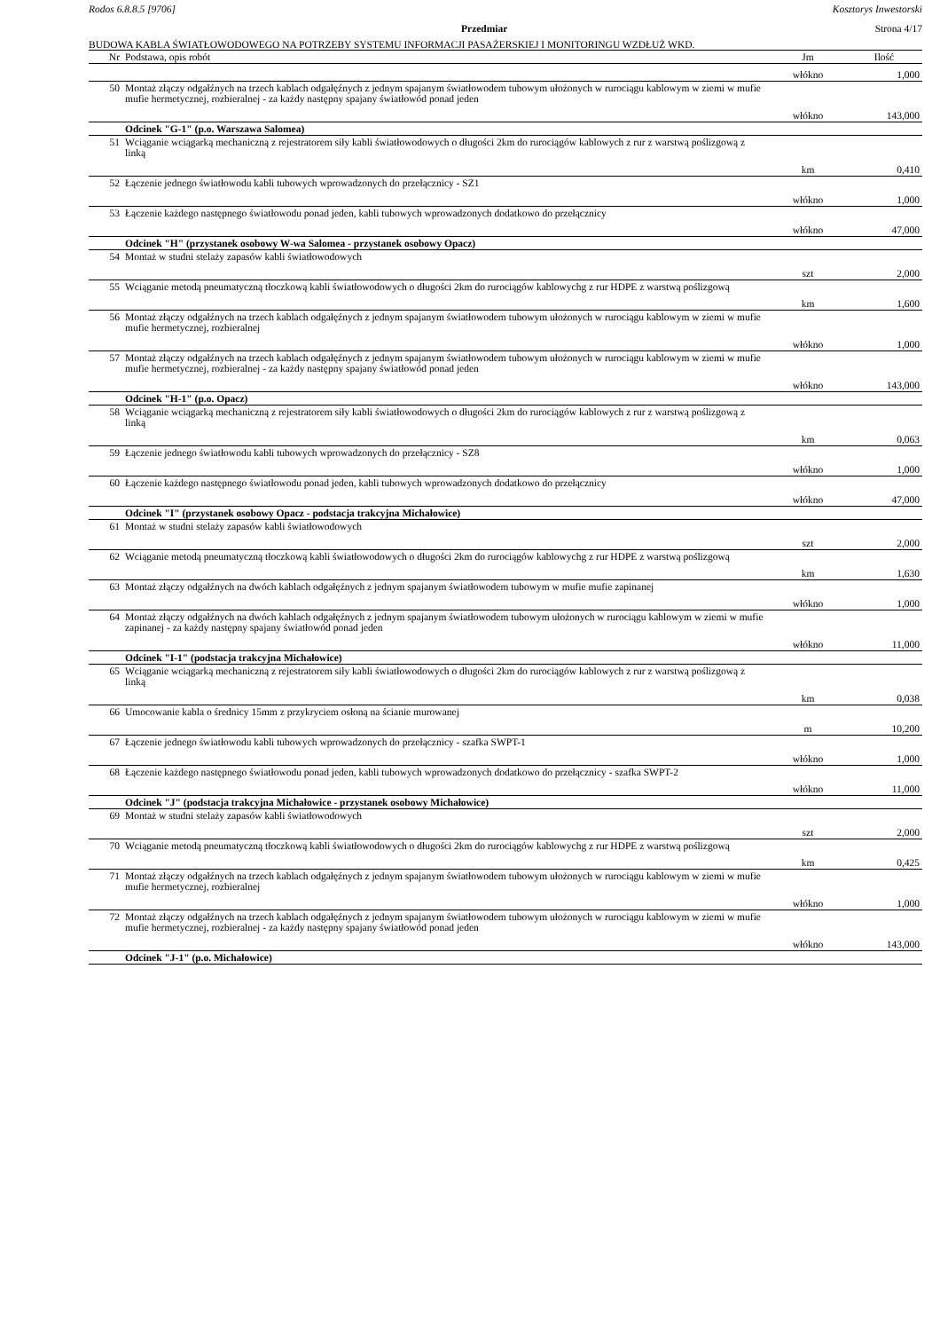Rodos 6.8.8.5 [9706] Kosztorys Inwestorski
Przedmiar Strona 4/17
BUDOWA KABLA ŚWIATŁOWODOWEGO NA POTRZEBY SYSTEMU INFORMACJI PASAŻERSKIEJ I MONITORINGU WZDŁUŻ WKD.
| Nr | Podstawa, opis robót | Jm | Ilość |
| --- | --- | --- | --- |
| | | włókno | 1,000 |
| 50 | Montaż złączy odgałźnych na trzech kablach odgałęźnych z jednym spajanym światłowodem tubowym ułożonych w rurociągu kablowym w ziemi w mufie mufie hermetycznej, rozbieralnej - za każdy następny spajany światłowód ponad jeden | | |
| | | włókno | 143,000 |
| | Odcinek "G-1" (p.o. Warszawa Salomea) | | |
| 51 | Wciąganie wciągarką mechaniczną z rejestratorem siły kabli światłowodowych o długości 2km do rurociągów kablowych z rur z warstwą poślizgową z linką | | |
| | | km | 0,410 |
| 52 | Łączenie jednego światłowodu kabli tubowych wprowadzonych do przełącznicy - SZ1 | | |
| | | włókno | 1,000 |
| 53 | Łączenie każdego następnego światłowodu ponad jeden, kabli tubowych wprowadzonych dodatkowo do przełącznicy | | |
| | | włókno | 47,000 |
| | Odcinek "H" (przystanek osobowy W-wa Salomea - przystanek osobowy Opacz) | | |
| 54 | Montaż w studni stelaży zapasów kabli światłowodowych | | |
| | | szt | 2,000 |
| 55 | Wciąganie metodą pneumatyczną tłoczkową kabli światłowodowych o długości 2km do rurociągów kablowychg z rur HDPE z warstwą poślizgową | | |
| | | km | 1,600 |
| 56 | Montaż złączy odgałźnych na trzech kablach odgałęźnych z jednym spajanym światłowodem tubowym ułożonych w rurociągu kablowym w ziemi w mufie mufie hermetycznej, rozbieralnej | | |
| | | włókno | 1,000 |
| 57 | Montaż złączy odgałźnych na trzech kablach odgałęźnych z jednym spajanym światłowodem tubowym ułożonych w rurociągu kablowym w ziemi w mufie mufie hermetycznej, rozbieralnej - za każdy następny spajany światłowód ponad jeden | | |
| | | włókno | 143,000 |
| | Odcinek "H-1" (p.o. Opacz) | | |
| 58 | Wciąganie wciągarką mechaniczną z rejestratorem siły kabli światłowodowych o długości 2km do rurociągów kablowych z rur z warstwą poślizgową z linką | | |
| | | km | 0,063 |
| 59 | Łączenie jednego światłowodu kabli tubowych wprowadzonych do przełącznicy - SZ8 | | |
| | | włókno | 1,000 |
| 60 | Łączenie każdego następnego światłowodu ponad jeden, kabli tubowych wprowadzonych dodatkowo do przełącznicy | | |
| | | włókno | 47,000 |
| | Odcinek "I" (przystanek osobowy Opacz - podstacja trakcyjna Michałowice) | | |
| 61 | Montaż w studni stelaży zapasów kabli światłowodowych | | |
| | | szt | 2,000 |
| 62 | Wciąganie metodą pneumatyczną tłoczkową kabli światłowodowych o długości 2km do rurociągów kablowychg z rur HDPE z warstwą poślizgową | | |
| | | km | 1,630 |
| 63 | Montaż złączy odgałźnych na dwóch kablach odgałęźnych z jednym spajanym światłowodem tubowym w mufie mufie zapinanej | | |
| | | włókno | 1,000 |
| 64 | Montaż złączy odgałźnych na dwóch kablach odgałęźnych z jednym spajanym światłowodem tubowym ułożonych w rurociągu kablowym w ziemi w mufie zapinanej - za każdy następny spajany światłowód ponad jeden | | |
| | | włókno | 11,000 |
| | Odcinek "I-1" (podstacja trakcyjna Michałowice) | | |
| 65 | Wciąganie wciągarką mechaniczną z rejestratorem siły kabli światłowodowych o długości 2km do rurociągów kablowych z rur z warstwą poślizgową z linką | | |
| | | km | 0,038 |
| 66 | Umocowanie kabla o średnicy 15mm z przykryciem osłoną na ścianie murowanej | | |
| | | m | 10,200 |
| 67 | Łączenie jednego światłowodu kabli tubowych wprowadzonych do przełącznicy - szafka SWPT-1 | | |
| | | włókno | 1,000 |
| 68 | Łączenie każdego następnego światłowodu ponad jeden, kabli tubowych wprowadzonych dodatkowo do przełącznicy - szafka SWPT-2 | | |
| | | włókno | 11,000 |
| | Odcinek "J" (podstacja trakcyjna Michałowice - przystanek osobowy Michałowice) | | |
| 69 | Montaż w studni stelaży zapasów kabli światłowodowych | | |
| | | szt | 2,000 |
| 70 | Wciąganie metodą pneumatyczną tłoczkową kabli światłowodowych o długości 2km do rurociągów kablowychg z rur HDPE z warstwą poślizgową | | |
| | | km | 0,425 |
| 71 | Montaż złączy odgałźnych na trzech kablach odgałęźnych z jednym spajanym światłowodem tubowym ułożonych w rurociągu kablowym w ziemi w mufie mufie hermetycznej, rozbieralnej | | |
| | | włókno | 1,000 |
| 72 | Montaż złączy odgałźnych na trzech kablach odgałęźnych z jednym spajanym światłowodem tubowym ułożonych w rurociągu kablowym w ziemi w mufie mufie hermetycznej, rozbieralnej - za każdy następny spajany światłowód ponad jeden | | |
| | | włókno | 143,000 |
| | Odcinek "J-1" (p.o. Michałowice) | | |